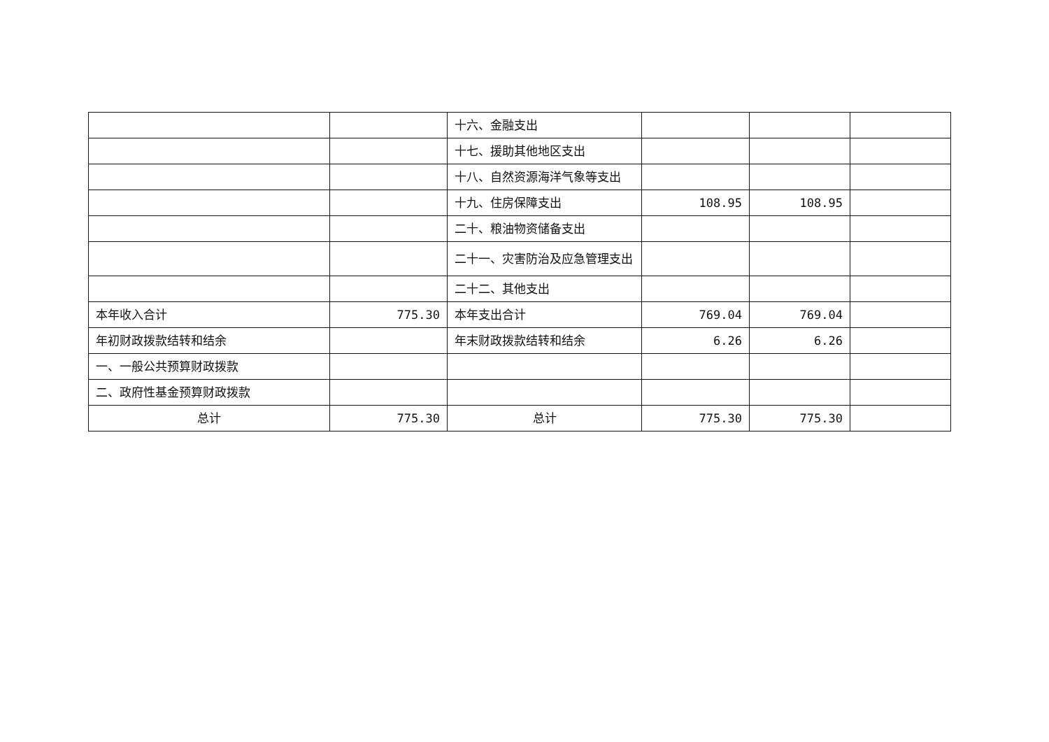| | | 十六、金融支出 | | | |
| | | 十七、援助其他地区支出 | | | |
| | | 十八、自然资源海洋气象等支出 | | | |
| | | 十九、住房保障支出 | 108.95 | 108.95 | |
| | | 二十、粮油物资储备支出 | | | |
| | | 二十一、灾害防治及应急管理支出 | | | |
| | | 二十二、其他支出 | | | |
| 本年收入合计 | 775.30 | 本年支出合计 | 769.04 | 769.04 | |
| 年初财政拨款结转和结余 | | 年末财政拨款结转和结余 | 6.26 | 6.26 | |
| 一、一般公共预算财政拨款 | | | | | |
| 二、政府性基金预算财政拨款 | | | | | |
| 总计 | 775.30 | 总计 | 775.30 | 775.30 | |